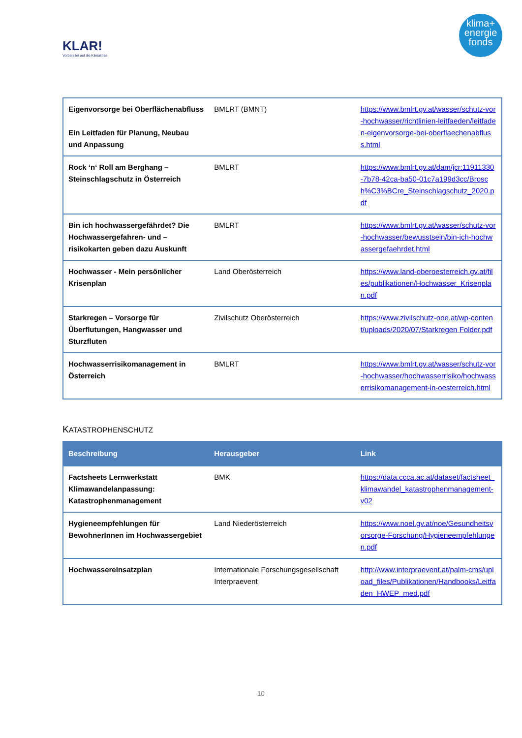KLAR!
Vorbereitet auf die Klimakrise
klima+
energie
fonds
| Eigenvorsorge bei Oberflächenabfluss Ein Leitfaden für Planung, Neubau und Anpassung | BMLRT (BMNT) | https://www.bmlrt.gv.at/wasser/schutz-vor-hochwasser/richtlinien-leitfaeden/leitfaden-eigenvorsorge-bei-oberflaechenabfluss.html |
| Rock ‘n‘ Roll am Berghang – Steinschlagschutz in Österreich | BMLRT | https://www.bmlrt.gv.at/dam/jcr:11911330-7b78-42ca-ba50-01c7a199d3cc/Brosch%C3%BCre_Steinschlagschutz_2020.pdf |
| Bin ich hochwassergefährdet? Die Hochwassergefahren- und –risikokarten geben dazu Auskunft | BMLRT | https://www.bmlrt.gv.at/wasser/schutz-vor-hochwasser/bewusstsein/bin-ich-hochwassergefaehrdet.html |
| Hochwasser - Mein persönlicher Krisenplan | Land Oberösterreich | https://www.land-oberoesterreich.gv.at/files/publikationen/Hochwasser_Krisenplan.pdf |
| Starkregen – Vorsorge für Überflutungen, Hangwasser und Sturzfluten | Zivilschutz Oberösterreich | https://www.zivilschutz-ooe.at/wp-content/uploads/2020/07/Starkregen Folder.pdf |
| Hochwasserrisikomanagement in Österreich | BMLRT | https://www.bmlrt.gv.at/wasser/schutz-vor-hochwasser/hochwasserrisiko/hochwasserrisikomanagement-in-oesterreich.html |
KATASTROPHENSCHUTZ
| Beschreibung | Herausgeber | Link |
| --- | --- | --- |
| Factsheets Lernwerkstatt Klimawandelanpassung: Katastrophenmanagement | BMK | https://data.ccca.ac.at/dataset/factsheet_klimawandel_katastrophenmanagement-v02 |
| Hygieneempfehlungen für BewohnerInnen im Hochwassergebiet | Land Niederösterreich | https://www.noel.gv.at/noe/Gesundheitsvorsorge-Forschung/Hygieneempfehlungen.pdf |
| Hochwassereinsatzplan | Internationale Forschungsgesellschaft Interpraevent | http://www.interpraevent.at/palm-cms/upload_files/Publikationen/Handbooks/Leitfaden_HWEP_med.pdf |
10